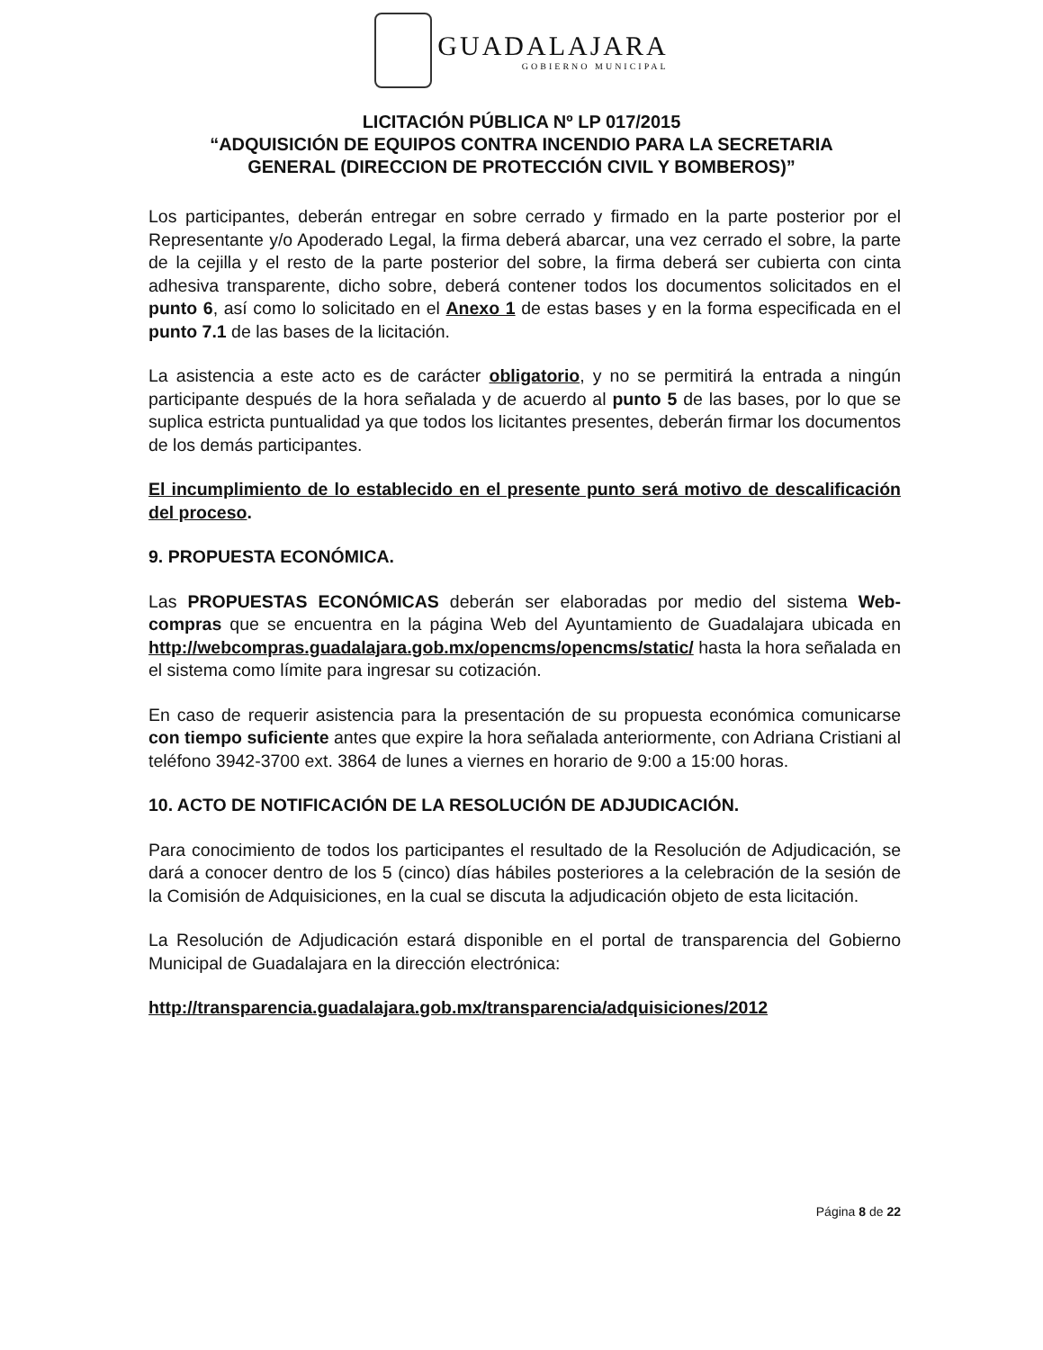GUADALAJARA GOBIERNO MUNICIPAL
LICITACIÓN PÚBLICA Nº LP 017/2015
“ADQUISICIÓN DE EQUIPOS CONTRA INCENDIO PARA LA SECRETARIA
GENERAL (DIRECCION DE PROTECCIÓN CIVIL Y BOMBEROS)”
Los participantes, deberán entregar en sobre cerrado y firmado en la parte posterior por el Representante y/o Apoderado Legal, la firma deberá abarcar, una vez cerrado el sobre, la parte de la cejilla y el resto de la parte posterior del sobre, la firma deberá ser cubierta con cinta adhesiva transparente, dicho sobre, deberá contener todos los documentos solicitados en el punto 6, así como lo solicitado en el Anexo 1 de estas bases y en la forma especificada en el punto 7.1 de las bases de la licitación.
La asistencia a este acto es de carácter obligatorio, y no se permitirá la entrada a ningún participante después de la hora señalada y de acuerdo al punto 5 de las bases, por lo que se suplica estricta puntualidad ya que todos los licitantes presentes, deberán firmar los documentos de los demás participantes.
El incumplimiento de lo establecido en el presente punto será motivo de descalificación del proceso.
9. PROPUESTA ECONÓMICA.
Las PROPUESTAS ECONÓMICAS deberán ser elaboradas por medio del sistema Web-compras que se encuentra en la página Web del Ayuntamiento de Guadalajara ubicada en http://webcompras.guadalajara.gob.mx/opencms/opencms/static/ hasta la hora señalada en el sistema como límite para ingresar su cotización.
En caso de requerir asistencia para la presentación de su propuesta económica comunicarse con tiempo suficiente antes que expire la hora señalada anteriormente, con Adriana Cristiani al teléfono 3942-3700 ext. 3864 de lunes a viernes en horario de 9:00 a 15:00 horas.
10. ACTO DE NOTIFICACIÓN DE LA RESOLUCIÓN DE ADJUDICACIÓN.
Para conocimiento de todos los participantes el resultado de la Resolución de Adjudicación, se dará a conocer dentro de los 5 (cinco) días hábiles posteriores a la celebración de la sesión de la Comisión de Adquisiciones, en la cual se discuta la adjudicación objeto de esta licitación.
La Resolución de Adjudicación estará disponible en el portal de transparencia del Gobierno Municipal de Guadalajara en la dirección electrónica:
http://transparencia.guadalajara.gob.mx/transparencia/adquisiciones/2012
Página 8 de 22